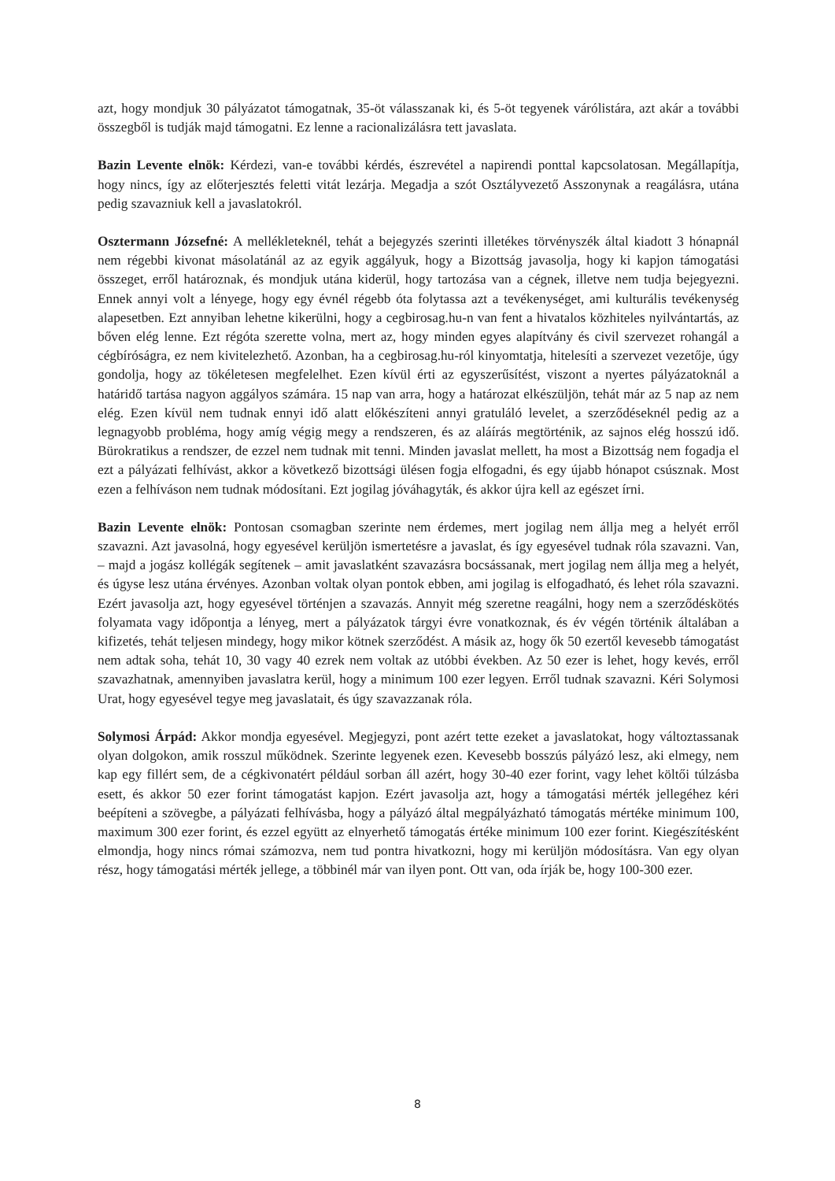azt, hogy mondjuk 30 pályázatot támogatnak, 35-öt válasszanak ki, és 5-öt tegyenek várólistára, azt akár a további összegből is tudják majd támogatni. Ez lenne a racionalizálásra tett javaslata.
Bazin Levente elnök: Kérdezi, van-e további kérdés, észrevétel a napirendi ponttal kapcsolatosan. Megállapítja, hogy nincs, így az előterjesztés feletti vitát lezárja. Megadja a szót Osztályvezető Asszonynak a reagálásra, utána pedig szavazniuk kell a javaslatokról.
Osztermann Józsefné: A mellékleteknél, tehát a bejegyzés szerinti illetékes törvényszék által kiadott 3 hónapnál nem régebbi kivonat másolatánál az az egyik aggályuk, hogy a Bizottság javasolja, hogy ki kapjon támogatási összeget, erről határoznak, és mondjuk utána kiderül, hogy tartozása van a cégnek, illetve nem tudja bejegyezni. Ennek annyi volt a lényege, hogy egy évnél régebb óta folytassa azt a tevékenységet, ami kulturális tevékenység alapesetben. Ezt annyiban lehetne kikerülni, hogy a cegbirosag.hu-n van fent a hivatalos közhiteles nyilvántartás, az bőven elég lenne. Ezt régóta szerette volna, mert az, hogy minden egyes alapítvány és civil szervezet rohangál a cégbíróságra, ez nem kivitelezhető. Azonban, ha a cegbirosag.hu-ról kinyomtatja, hitelesíti a szervezet vezetője, úgy gondolja, hogy az tökéletesen megfelelhet. Ezen kívül érti az egyszerűsítést, viszont a nyertes pályázatoknál a határidő tartása nagyon aggályos számára. 15 nap van arra, hogy a határozat elkészüljön, tehát már az 5 nap az nem elég. Ezen kívül nem tudnak ennyi idő alatt előkészíteni annyi gratuláló levelet, a szerződéseknél pedig az a legnagyobb probléma, hogy amíg végig megy a rendszeren, és az aláírás megtörténik, az sajnos elég hosszú idő. Bürokratikus a rendszer, de ezzel nem tudnak mit tenni. Minden javaslat mellett, ha most a Bizottság nem fogadja el ezt a pályázati felhívást, akkor a következő bizottsági ülésen fogja elfogadni, és egy újabb hónapot csúsznak. Most ezen a felhíváson nem tudnak módosítani. Ezt jogilag jóváhagyták, és akkor újra kell az egészet írni.
Bazin Levente elnök: Pontosan csomagban szerinte nem érdemes, mert jogilag nem állja meg a helyét erről szavazni. Azt javasolná, hogy egyesével kerüljön ismertetésre a javaslat, és így egyesével tudnak róla szavazni. Van, – majd a jogász kollégák segítenek – amit javaslatként szavazásra bocsássanak, mert jogilag nem állja meg a helyét, és úgyse lesz utána érvényes. Azonban voltak olyan pontok ebben, ami jogilag is elfogadható, és lehet róla szavazni. Ezért javasolja azt, hogy egyesével történjen a szavazás. Annyit még szeretne reagálni, hogy nem a szerződéskötés folyamata vagy időpontja a lényeg, mert a pályázatok tárgyi évre vonatkoznak, és év végén történik általában a kifizetés, tehát teljesen mindegy, hogy mikor kötnek szerződést. A másik az, hogy ők 50 ezertől kevesebb támogatást nem adtak soha, tehát 10, 30 vagy 40 ezrek nem voltak az utóbbi években. Az 50 ezer is lehet, hogy kevés, erről szavazhatnak, amennyiben javaslatra kerül, hogy a minimum 100 ezer legyen. Erről tudnak szavazni. Kéri Solymosi Urat, hogy egyesével tegye meg javaslatait, és úgy szavazzanak róla.
Solymosi Árpád: Akkor mondja egyesével. Megjegyzi, pont azért tette ezeket a javaslatokat, hogy változtassanak olyan dolgokon, amik rosszul működnek. Szerinte legyenek ezen. Kevesebb bosszús pályázó lesz, aki elmegy, nem kap egy fillért sem, de a cégkivonatért például sorban áll azért, hogy 30-40 ezer forint, vagy lehet költői túlzásba esett, és akkor 50 ezer forint támogatást kapjon. Ezért javasolja azt, hogy a támogatási mérték jellegéhez kéri beépíteni a szövegbe, a pályázati felhívásba, hogy a pályázó által megpályázható támogatás mértéke minimum 100, maximum 300 ezer forint, és ezzel együtt az elnyerhető támogatás értéke minimum 100 ezer forint. Kiegészítésként elmondja, hogy nincs római számozva, nem tud pontra hivatkozni, hogy mi kerüljön módosításra. Van egy olyan rész, hogy támogatási mérték jellege, a többinél már van ilyen pont. Ott van, oda írják be, hogy 100-300 ezer.
8